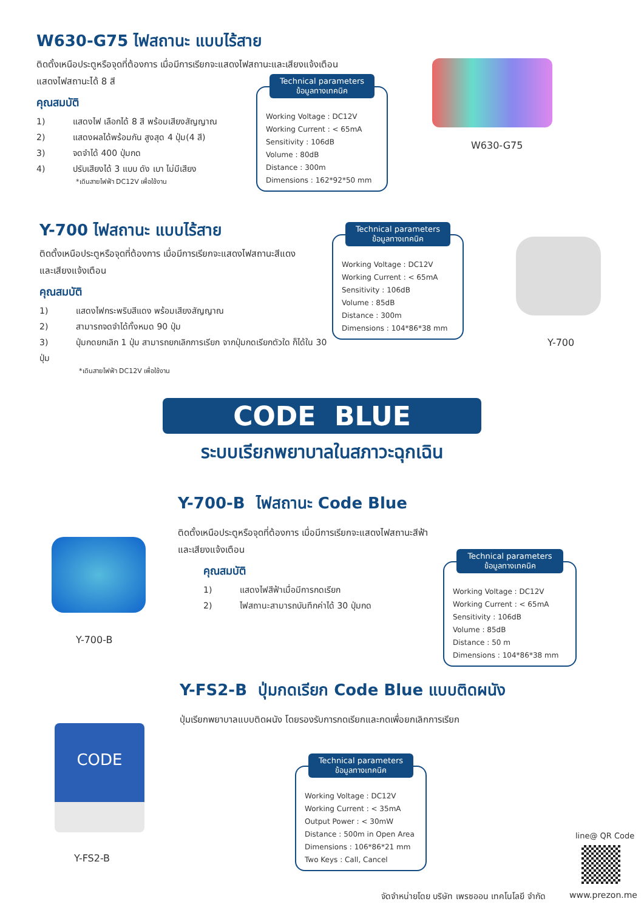W630-G75 ไฟสถานะ แบบไร้สาย
ติดตั้งเหนือประตูหรือจุดที่ต้องการ เมื่อมีการเรียกจะแสดงไฟสถานะและเสียงแจ้งเตือน
แสดงไฟสถานะได้ 8 สี
คุณสมบัติ
1) แสดงไฟ เลือกได้ 8 สี พร้อมเสียงสัญญาณ
2) แสดงผลได้พร้อมกัน สูงสุด 4 ปุ่ม(4 สี)
3) จดจำได้ 400 ปุ่มกด
4) ปรับเสียงได้ 3 แบบ ดัง เบา ไม่มีเสียง
*เดินสายไฟฟ้า DC12V เพื่อใช้งาน
Technical parameters
ข้อมูลทางเทคนิค
Working Voltage : DC12V
Working Current : < 65mA
Sensitivity : 106dB
Volume : 80dB
Distance : 300m
Dimensions : 162*92*50 mm
W630-G75
Y-700 ไฟสถานะ แบบไร้สาย
ติดตั้งเหนือประตูหรือจุดที่ต้องการ เมื่อมีการเรียกจะแสดงไฟสถานะสีแดง
และเสียงแจ้งเตือน
คุณสมบัติ
1) แสดงไฟกระพริบสีแดง พร้อมเสียงสัญญาณ
2) สามารถจดจำได้ทั้งหมด 90 ปุ่ม
3) ปุ่มกดยกเลิก 1 ปุ่ม สามารถยกเลิกการเรียก จากปุ่มกดเรียกตัวใด ก็ได้ใน 30 ปุ่ม
*เดินสายไฟฟ้า DC12V เพื่อใช้งาน
Technical parameters
ข้อมูลทางเทคนิค
Working Voltage : DC12V
Working Current : < 65mA
Sensitivity : 106dB
Volume : 85dB
Distance : 300m
Dimensions : 104*86*38 mm
Y-700
CODE BLUE
ระบบเรียกพยาบาลในสภาวะฉุกเฉิน
Y-700-B ไฟสถานะ Code Blue
ติดตั้งเหนือประตูหรือจุดที่ต้องการ เมื่อมีการเรียกจะแสดงไฟสถานะสีฟ้า
และเสียงแจ้งเตือน
คุณสมบัติ
1) แสดงไฟสีฟ้าเมื่อมีการกดเรียก
2) ไฟสถานะสามารถบันทึกค่าได้ 30 ปุ่มกด
Y-700-B
Technical parameters
ข้อมูลทางเทคนิค
Working Voltage : DC12V
Working Current : < 65mA
Sensitivity : 106dB
Volume : 85dB
Distance : 50 m
Dimensions : 104*86*38 mm
Y-FS2-B ปุ่มกดเรียก Code Blue แบบติดผนัง
ปุ่มเรียกพยาบาลแบบติดผนัง โดยรองรับการกดเรียกและกดเพื่อยกเลิกการเรียก
CODE
Y-FS2-B
Technical parameters
ข้อมูลทางเทคนิค
Working Voltage : DC12V
Working Current : < 35mA
Output Power : < 30mW
Distance : 500m in Open Area
Dimensions : 106*86*21 mm
Two Keys : Call, Cancel
line@ QR Code
จัดจำหน่ายโดย บริษัท เพรซออน เทคโนโลยี จำกัด
www.prezon.me